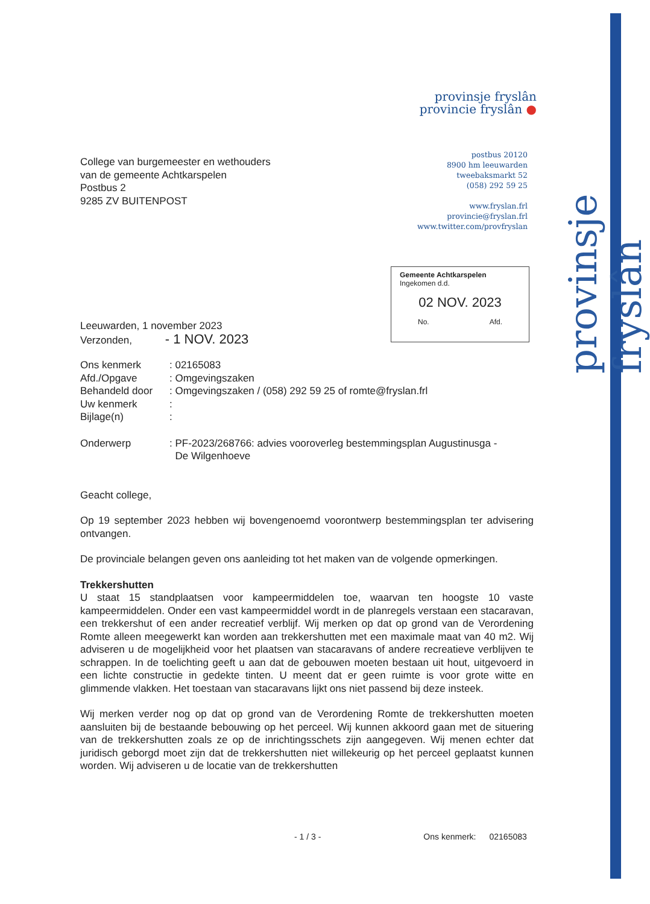provinsje fryslân
provinsje fryslân
provincie fryslân ●
postbus 20120
8900 hm leeuwarden
tweebaksmarkt 52
(058) 292 59 25
www.fryslan.frl
provincie@fryslan.frl
www.twitter.com/provfryslan
Gemeente Achtkarspelen
Ingekomen d.d.
02 NOV. 2023
No. Afd.
College van burgemeester en wethouders
van de gemeente Achtkarspelen
Postbus 2
9285 ZV BUITENPOST
Leeuwarden, 1 november 2023
Verzonden, - 1 NOV. 2023
| Ons kenmerk | : 02165083 |
| Afd./Opgave | : Omgevingszaken |
| Behandeld door | : Omgevingszaken / (058) 292 59 25 of romte@fryslan.frl |
| Uw kenmerk | : |
| Bijlage(n) | : |
| Onderwerp | : PF-2023/268766: advies vooroverleg bestemmingsplan Augustinusga - De Wilgenhoeve |
Geacht college,
Op 19 september 2023 hebben wij bovengenoemd voorontwerp bestemmingsplan ter advisering ontvangen.
De provinciale belangen geven ons aanleiding tot het maken van de volgende opmerkingen.
Trekkershutten
U staat 15 standplaatsen voor kampeermiddelen toe, waarvan ten hoogste 10 vaste kampeermiddelen. Onder een vast kampeermiddel wordt in de planregels verstaan een stacaravan, een trekkershut of een ander recreatief verblijf. Wij merken op dat op grond van de Verordening Romte alleen meegewerkt kan worden aan trekkershutten met een maximale maat van 40 m2. Wij adviseren u de mogelijkheid voor het plaatsen van stacaravans of andere recreatieve verblijven te schrappen. In de toelichting geeft u aan dat de gebouwen moeten bestaan uit hout, uitgevoerd in een lichte constructie in gedekte tinten. U meent dat er geen ruimte is voor grote witte en glimmende vlakken. Het toestaan van stacaravans lijkt ons niet passend bij deze insteek.
Wij merken verder nog op dat op grond van de Verordening Romte de trekkershutten moeten aansluiten bij de bestaande bebouwing op het perceel. Wij kunnen akkoord gaan met de situering van de trekkershutten zoals ze op de inrichtingsschets zijn aangegeven. Wij menen echter dat juridisch geborgd moet zijn dat de trekkershutten niet willekeurig op het perceel geplaatst kunnen worden. Wij adviseren u de locatie van de trekkershutten
- 1 / 3 - Ons kenmerk: 02165083